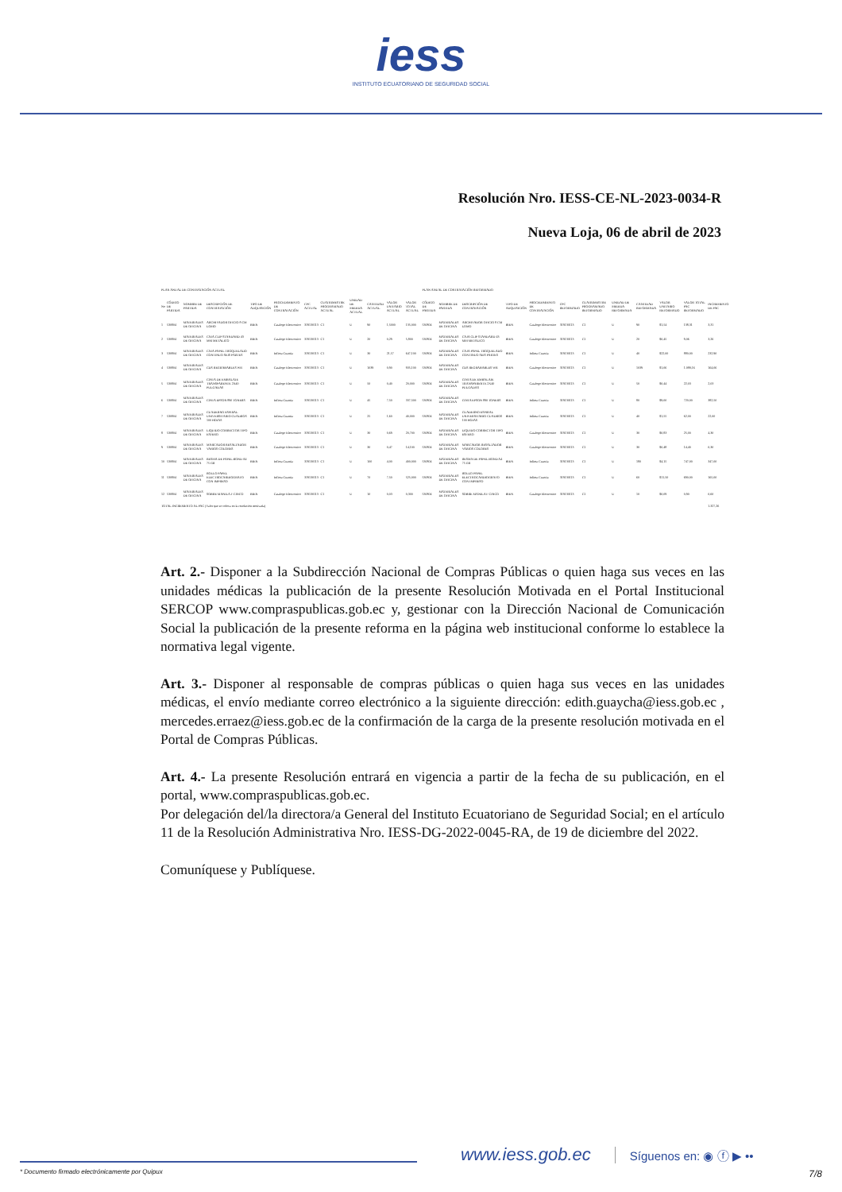iess
INSTITUTO ECUATORIANO DE SEGURIDAD SOCIAL
Resolución Nro. IESS-CE-NL-2023-0034-R
Nueva Loja, 06 de abril de 2023
| PLAN ANUAL DE CONTRATACIÓN ACTUAL | | | | | | | | | | | | PLAN ANUAL DE CONTRATACIÓN REFORMADO | | | | | | | | | | | |
| No | CÓDIGO DE PARTIDA | NOMBRE DE PARTIDA | DESCRIPCIÓN DE CONTRATACIÓN | TIPO DE ADQUISICIÓN | PROCEDIMIENTO DE CONTRATACIÓN | CPC ACTUAL | CUATRIMESTRE PROGRAMADO ACTUAL | UNIDAD DE MEDIDA ACTUAL | CANTIDAD ACTUAL | VALOR UNITARIO ACTUAL | VALOR TOTAL ACTUAL | CÓDIGO DE PARTIDA | NOMBRE DE PARTIDA | DESCRIPCIÓN DE CONTRATACIÓN | TIPO DE ADQUISICIÓN | PROCEDIMIENTO DE CONTRATACIÓN | CPC REFORMADO | CUATRIMESTRE PROGRAMADO REFORMADO | UNIDAD DE MEDIDA REFORMADA | CANTIDAD REFORMADA | VALOR UNITARIO REFORMADO | VALOR TOTAL PAC REFORMADO | INCREMENTO DE PAC |
| 1 | 530804 | MATERIALES DE OFICINA | ARCHIVADOR OFICIO 8 CM LOMO | BIEN | Catalogo Electronico | 319130113 | C1 | U | 90 | 1,5000 | 135,000 | 530804 | MATERIALES DE OFICINA | ARCHIVADOR OFICIO 8 CM LOMO | BIEN | Catalogo Electronico | 319130113 | C1 | U | 90 | $1,54 | 138,31 | 3,31 |
| 2 | 530804 | MATERIALES DE OFICINA | CAJA CLIP STANDARD 43 MM METALICO | BIEN | Catalogo Electronico | 319130113 | C1 | U | 20 | 0,29 | 5,800 | 530804 | MATERIALES DE OFICINA | CAJA CLIP STANDARD 43 MM METALICO | BIEN | Catalogo Electronico | 319130113 | C1 | U | 20 | $0,45 | 9,06 | 3,26 |
| 3 | 530804 | MATERIALES DE OFICINA | CAJA PAPEL TROQUELADO CONTINUO SEIS PARTES | BIEN | Infima Cuantia | 319130113 | C1 | U | 30 | 21,57 | 647,100 | 530804 | MATERIALES DE OFICINA | CAJA PAPEL TROQUELADO CONTINUO SEIS PARTES | BIEN | Infima Cuantia | 319130113 | C1 | U | 40 | $22,00 | 880,00 | 232,90 |
| 4 | 530804 | MATERIALES DE OFICINA | CDS REGRABABLES WR | BIEN | Catalogo Electronico | 319130113 | C1 | U | 1039 | 0,90 | 935,100 | 530804 | MATERIALES DE OFICINA | CDS REGRABABLES WR | BIEN | Catalogo Electronico | 319130113 | C1 | U | 1039 | $1,06 | 1.099,16 | 164,06 |
| 5 | 530804 | MATERIALES DE OFICINA | CINTA DE EMBALAJE TRANSPARENTE 2X40 PULGADAS | BIEN | Catalogo Electronico | 319130113 | C1 | U | 50 | 0,40 | 20,000 | 530804 | MATERIALES DE OFICINA | CINTA DE EMBALAJE TRANSPARENTE 2X40 PULGADAS | BIEN | Catalogo Electronico | 319130113 | C1 | U | 50 | $0,44 | 22,03 | 2,03 |
| 6 | 530804 | MATERIALES DE OFICINA | CINTA EPSON 890 TONERS | BIEN | Infima Cuantia | 319130113 | C1 | U | 45 | 7,50 | 337,500 | 530804 | MATERIALES DE OFICINA | CINTA EPSON 890 TONERS | BIEN | Infima Cuantia | 319130113 | C1 | U | 80 | $9,00 | 720,00 | 382,50 |
| 7 | 530804 | MATERIALES DE OFICINA | CUADERNO ESPIRAL UNIVERSITARIO CUADROS 100 HOJAS | BIEN | Infima Cuantia | 319130113 | C1 | U | 25 | 1,60 | 40,000 | 530804 | MATERIALES DE OFICINA | CUADERNO ESPIRAL UNIVERSITARIO CUADROS 100 HOJAS | BIEN | Infima Cuantia | 319130113 | C1 | U | 40 | $1,55 | 62,00 | 22,00 |
| 8 | 530804 | MATERIALES DE OFICINA | LIQUIDO CORRECTOR TIPO ESFERO | BIEN | Catalogo Electronico | 319130113 | C1 | U | 30 | 0,69 | 20,700 | 530804 | MATERIALES DE OFICINA | LIQUIDO CORRECTOR TIPO ESFERO | BIEN | Catalogo Electronico | 319130113 | C1 | U | 30 | $0,83 | 25,00 | 4,30 |
| 9 | 530804 | MATERIALES DE OFICINA | MARCADOR RESALTADOR VARIOS COLORES | BIEN | Catalogo Electronico | 319130113 | C1 | U | 30 | 0,47 | 14,100 | 530804 | MATERIALES DE OFICINA | MARCADOR RESALTADOR VARIOS COLORES | BIEN | Catalogo Electronico | 319130113 | C1 | U | 30 | $0,48 | 14,40 | 0,30 |
| 10 | 530804 | MATERIALES DE OFICINA | RESMA DE PAPEL BOND A4 75 GR | BIEN | Infima Cuantia | 319130113 | C1 | U | 100 | 4,00 | 400,000 | 530804 | MATERIALES DE OFICINA | RESMA DE PAPEL BOND A4 75 GR | BIEN | Infima Cuantia | 319130113 | C1 | U | 180 | $4,15 | 747,00 | 347,00 |
| 11 | 530804 | MATERIALES DE OFICINA | ROLLO PAPEL ELECTROCARDIOGRAFO CON IMPRESO | BIEN | Infima Cuantia | 319130113 | C1 | U | 70 | 7,50 | 525,000 | 530804 | MATERIALES DE OFICINA | ROLLO PAPEL ELECTROCARDIOGRAFO CON IMPRESO | BIEN | Infima Cuantia | 319130113 | C1 | U | 60 | $11,50 | 690,00 | 165,00 |
| 12 | 530804 | MATERIALES DE OFICINA | SOBRE MANILA F CINCO | BIEN | Catalogo Electronico | 319130113 | C1 | U | 10 | 0,03 | 0,300 | 530804 | MATERIALES DE OFICINA | SOBRE MANILA F CINCO | BIEN | Catalogo Electronico | 319130113 | C1 | U | 10 | $0,09 | 0,90 | 0,60 |
| TOTAL INCREMENTO AL PAC (Valor que se coloca en la resolución motivada) | | | | | | | | | | | | | | | | | | | | | | | 1.327,26 |
Art. 2.- Disponer a la Subdirección Nacional de Compras Públicas o quien haga sus veces en las unidades médicas la publicación de la presente Resolución Motivada en el Portal Institucional SERCOP www.compraspublicas.gob.ec y, gestionar con la Dirección Nacional de Comunicación Social la publicación de la presente reforma en la página web institucional conforme lo establece la normativa legal vigente.
Art. 3.- Disponer al responsable de compras públicas o quien haga sus veces en las unidades médicas, el envío mediante correo electrónico a la siguiente dirección: edith.guaycha@iess.gob.ec , mercedes.erraez@iess.gob.ec de la confirmación de la carga de la presente resolución motivada en el Portal de Compras Públicas.
Art. 4.- La presente Resolución entrará en vigencia a partir de la fecha de su publicación, en el portal, www.compraspublicas.gob.ec.
Por delegación del/la directora/a General del Instituto Ecuatoriano de Seguridad Social; en el artículo 11 de la Resolución Administrativa Nro. IESS-DG-2022-0045-RA, de 19 de diciembre del 2022.
Comuníquese y Publíquese.
www.iess.gob.ec
Síguenos en: ◉ ⓕ ▶ ••
* Documento firmado electrónicamente por Quipux 7/8